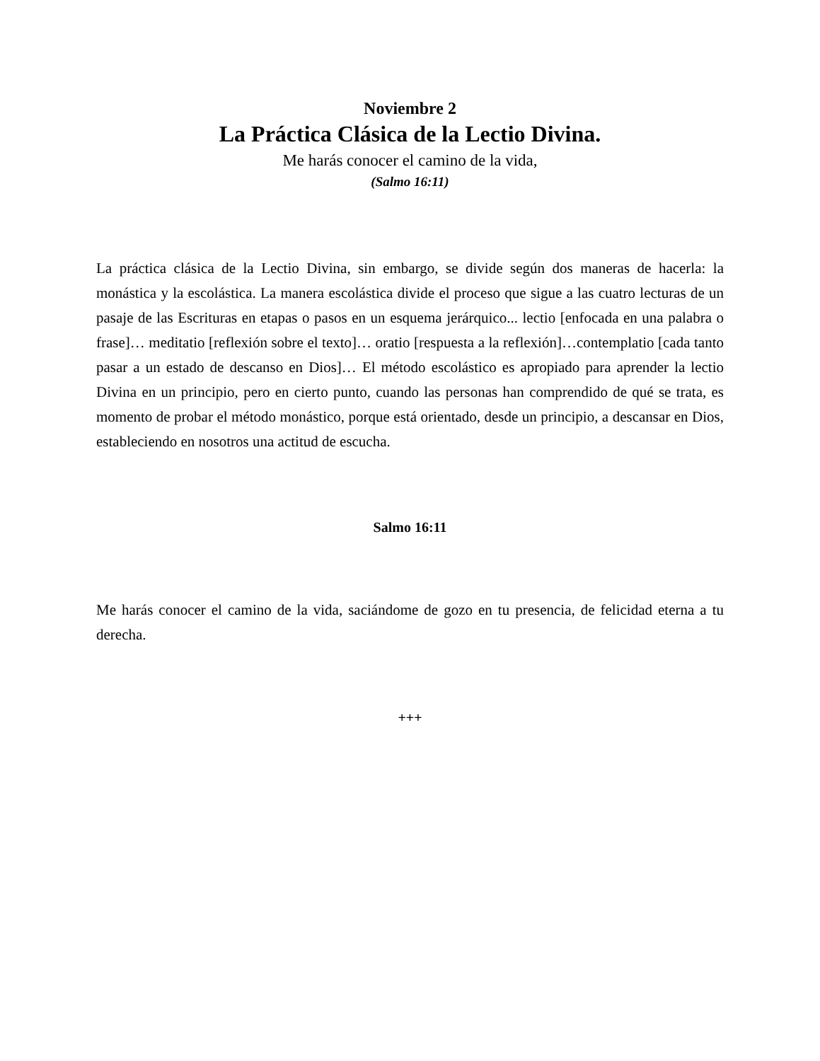Noviembre 2
La Práctica Clásica de la Lectio Divina.
Me harás conocer el camino de la vida,
(Salmo 16:11)
La práctica clásica de la Lectio Divina, sin embargo, se divide según dos maneras de hacerla: la monástica y la escolástica. La manera escolástica divide el proceso que sigue a las cuatro lecturas de un pasaje de las Escrituras en etapas o pasos en un esquema jerárquico... lectio [enfocada en una palabra o frase]… meditatio [reflexión sobre el texto]… oratio [respuesta a la reflexión]…contemplatio [cada tanto pasar a un estado de descanso en Dios]… El método escolástico es apropiado para aprender la lectio Divina en un principio, pero en cierto punto, cuando las personas han comprendido de qué se trata, es momento de probar el método monástico, porque está orientado, desde un principio, a descansar en Dios, estableciendo en nosotros una actitud de escucha.
Salmo 16:11
Me harás conocer el camino de la vida, saciándome de gozo en tu presencia, de felicidad eterna a tu derecha.
+++